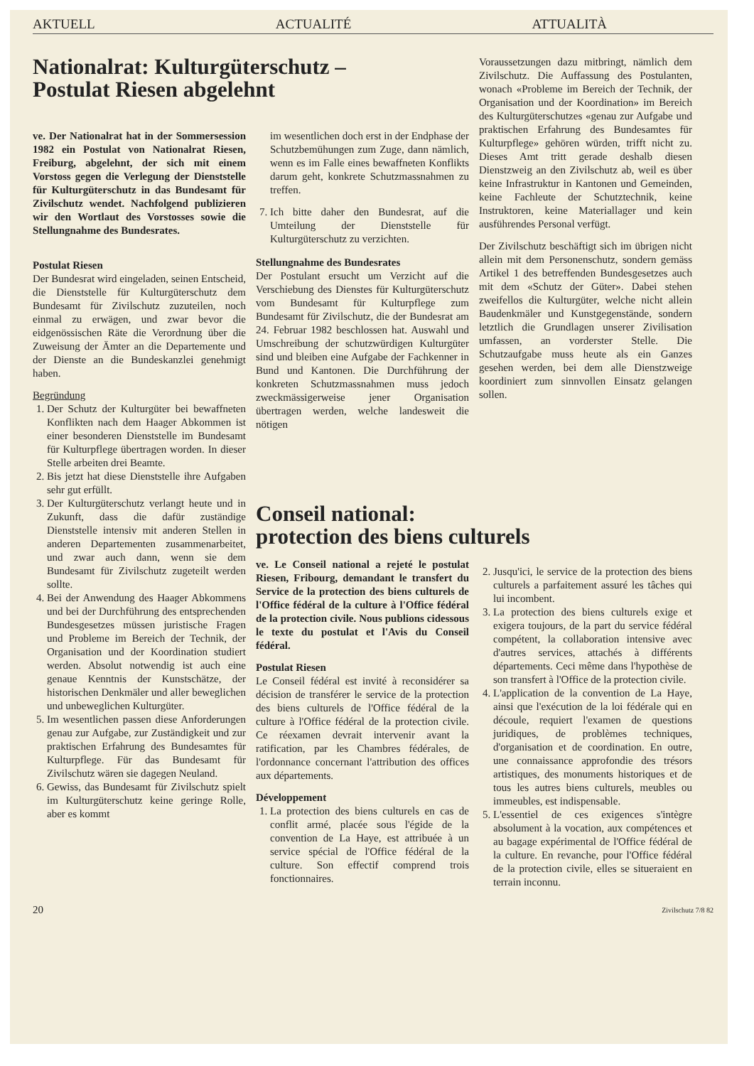AKTUELL ACTUALITÉ ATTUALITÀ
Nationalrat: Kulturgüterschutz –
Postulat Riesen abgelehnt
ve. Der Nationalrat hat in der Sommersession 1982 ein Postulat von Nationalrat Riesen, Freiburg, abgelehnt, der sich mit einem Vorstoss gegen die Verlegung der Dienststelle für Kulturgüterschutz in das Bundesamt für Zivilschutz wendet. Nachfolgend publizieren wir den Wortlaut des Vorstosses sowie die Stellungnahme des Bundesrates.
Postulat Riesen
Der Bundesrat wird eingeladen, seinen Entscheid, die Dienststelle für Kulturgüterschutz dem Bundesamt für Zivilschutz zuzuteilen, noch einmal zu erwägen, und zwar bevor die eidgenössischen Räte die Verordnung über die Zuweisung der Ämter an die Departemente und der Dienste an die Bundeskanzlei genehmigt haben.
Begründung
1. Der Schutz der Kulturgüter bei bewaffneten Konflikten nach dem Haager Abkommen ist einer besonderen Dienststelle im Bundesamt für Kulturpflege übertragen worden. In dieser Stelle arbeiten drei Beamte.
2. Bis jetzt hat diese Dienststelle ihre Aufgaben sehr gut erfüllt.
3. Der Kulturgüterschutz verlangt heute und in Zukunft, dass die dafür zuständige Dienststelle intensiv mit anderen Stellen in anderen Departementen zusammenarbeitet, und zwar auch dann, wenn sie dem Bundesamt für Zivilschutz zugeteilt werden sollte.
4. Bei der Anwendung des Haager Abkommens und bei der Durchführung des entsprechenden Bundesgesetzes müssen juristische Fragen und Probleme im Bereich der Technik, der Organisation und der Koordination studiert werden. Absolut notwendig ist auch eine genaue Kenntnis der Kunstschätze, der historischen Denkmäler und aller beweglichen und unbeweglichen Kulturgüter.
5. Im wesentlichen passen diese Anforderungen genau zur Aufgabe, zur Zuständigkeit und zur praktischen Erfahrung des Bundesamtes für Kulturpflege. Für das Bundesamt für Zivilschutz wären sie dagegen Neuland.
6. Gewiss, das Bundesamt für Zivilschutz spielt im Kulturgüterschutz keine geringe Rolle, aber es kommt
im wesentlichen doch erst in der Endphase der Schutzbemühungen zum Zuge, dann nämlich, wenn es im Falle eines bewaffneten Konflikts darum geht, konkrete Schutzmassnahmen zu treffen.
7. Ich bitte daher den Bundesrat, auf die Umteilung der Dienststelle für Kulturgüterschutz zu verzichten.
Stellungnahme des Bundesrates
Der Postulant ersucht um Verzicht auf die Verschiebung des Dienstes für Kulturgüterschutz vom Bundesamt für Kulturpflege zum Bundesamt für Zivilschutz, die der Bundesrat am 24. Februar 1982 beschlossen hat. Auswahl und Umschreibung der schutzwürdigen Kulturgüter sind und bleiben eine Aufgabe der Fachkenner in Bund und Kantonen. Die Durchführung der konkreten Schutzmassnahmen muss jedoch zweckmässigerweise jener Organisation übertragen werden, welche landesweit die nötigen
Conseil national:
protection des biens culturels
ve. Le Conseil national a rejeté le postulat Riesen, Fribourg, demandant le transfert du Service de la protection des biens culturels de l'Office fédéral de la culture à l'Office fédéral de la protection civile. Nous publions cidessous le texte du postulat et l'Avis du Conseil fédéral.
Postulat Riesen
Le Conseil fédéral est invité à reconsidérer sa décision de transférer le service de la protection des biens culturels de l'Office fédéral de la culture à l'Office fédéral de la protection civile. Ce réexamen devrait intervenir avant la ratification, par les Chambres fédérales, de l'ordonnance concernant l'attribution des offices aux départements.
Développement
1. La protection des biens culturels en cas de conflit armé, placée sous l'égide de la convention de La Haye, est attribuée à un service spécial de l'Office fédéral de la culture. Son effectif comprend trois fonctionnaires.
Voraussetzungen dazu mitbringt, nämlich dem Zivilschutz. Die Auffassung des Postulanten, wonach «Probleme im Bereich der Technik, der Organisation und der Koordination» im Bereich des Kulturgüterschutzes «genau zur Aufgabe und praktischen Erfahrung des Bundesamtes für Kulturpflege» gehören würden, trifft nicht zu. Dieses Amt tritt gerade deshalb diesen Dienstzweig an den Zivilschutz ab, weil es über keine Infrastruktur in Kantonen und Gemeinden, keine Fachleute der Schutztechnik, keine Instruktoren, keine Materiallager und kein ausführendes Personal verfügt.
Der Zivilschutz beschäftigt sich im übrigen nicht allein mit dem Personenschutz, sondern gemäss Artikel 1 des betreffenden Bundesgesetzes auch mit dem «Schutz der Güter». Dabei stehen zweifellos die Kulturgüter, welche nicht allein Baudenkmäler und Kunstgegenstände, sondern letztlich die Grundlagen unserer Zivilisation umfassen, an vorderster Stelle. Die Schutzaufgabe muss heute als ein Ganzes gesehen werden, bei dem alle Dienstzweige koordiniert zum sinnvollen Einsatz gelangen sollen.
2. Jusqu'ici, le service de la protection des biens culturels a parfaitement assuré les tâches qui lui incombent.
3. La protection des biens culturels exige et exigera toujours, de la part du service fédéral compétent, la collaboration intensive avec d'autres services, attachés à différents départements. Ceci même dans l'hypothèse de son transfert à l'Office de la protection civile.
4. L'application de la convention de La Haye, ainsi que l'exécution de la loi fédérale qui en découle, requiert l'examen de questions juridiques, de problèmes techniques, d'organisation et de coordination. En outre, une connaissance approfondie des trésors artistiques, des monuments historiques et de tous les autres biens culturels, meubles ou immeubles, est indispensable.
5. L'essentiel de ces exigences s'intègre absolument à la vocation, aux compétences et au bagage expérimental de l'Office fédéral de la culture. En revanche, pour l'Office fédéral de la protection civile, elles se situeraient en terrain inconnu.
20 Zivilschutz 7/8 82